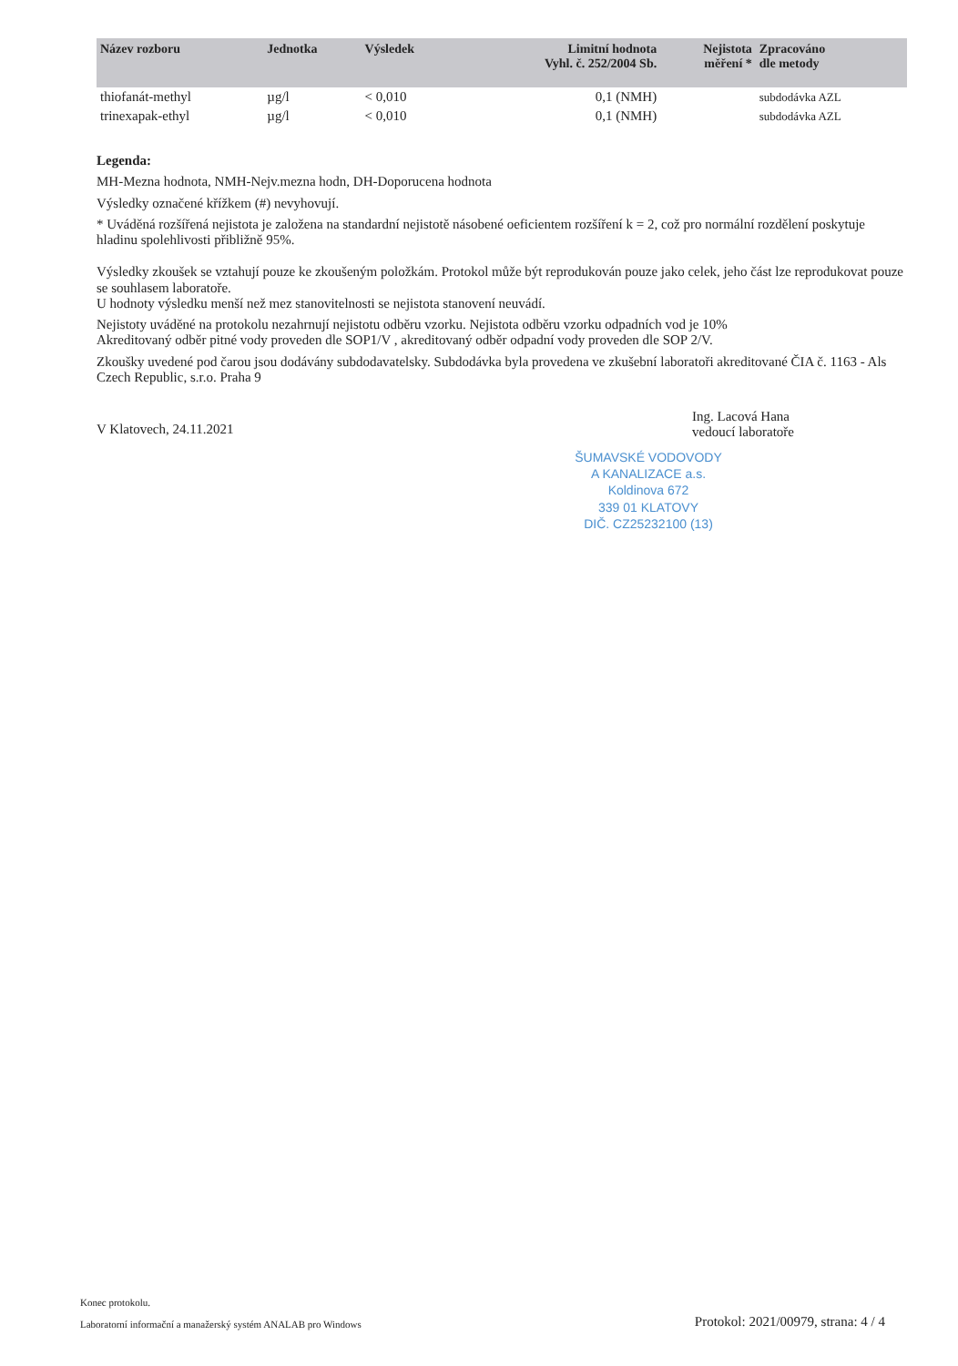| Název rozboru | Jednotka | Výsledek | Limitní hodnota Vyhl. č. 252/2004 Sb. | Nejistota měření * | Zpracováno dle metody |
| --- | --- | --- | --- | --- | --- |
| thiofanát-methyl | µg/l | < 0,010 | 0,1 (NMH) | | subdodávka AZL |
| trinexapak-ethyl | µg/l | < 0,010 | 0,1 (NMH) | | subdodávka AZL |
Legenda:
MH-Mezna hodnota, NMH-Nejv.mezna hodn, DH-Doporucena hodnota
Výsledky označené křížkem (#) nevyhovují.
* Uváděná rozšířená nejistota je založena na standardní nejistotě násobené oeficientem rozšíření k = 2, což pro normální rozdělení poskytuje hladinu spolehlivosti přibližně 95%.
Výsledky zkoušek se vztahují pouze ke zkoušeným položkám. Protokol může být reprodukován pouze jako celek, jeho část lze reprodukovat pouze se souhlasem laboratoře.
U hodnoty výsledku menší než mez stanovitelnosti se nejistota stanovení neuvádí.
Nejistoty uváděné na protokolu nezahrnují nejistotu odběru vzorku. Nejistota odběru vzorku odpadních vod je 10%
Akreditovaný odběr pitné vody proveden dle SOP1/V , akreditovaný odběr odpadní vody proveden dle SOP 2/V.
Zkoušky uvedené pod čarou jsou dodávány subdodavatelsky. Subdodávka byla provedena ve zkušební laboratoři akreditované ČIA č. 1163 - Als Czech Republic, s.r.o. Praha 9
V Klatovech, 24.11.2021
Ing. Lacová Hana
vedoucí laboratoře
ŠUMAVSKÉ VODOVODY
A KANALIZACE a.s.
Koldinova 672
339 01 KLATOVY
DIČ. CZ25232100 (13)
Konec protokolu.
Laboratorní informační a manažerský systém ANALAB pro Windows Protokol: 2021/00979, strana: 4 / 4